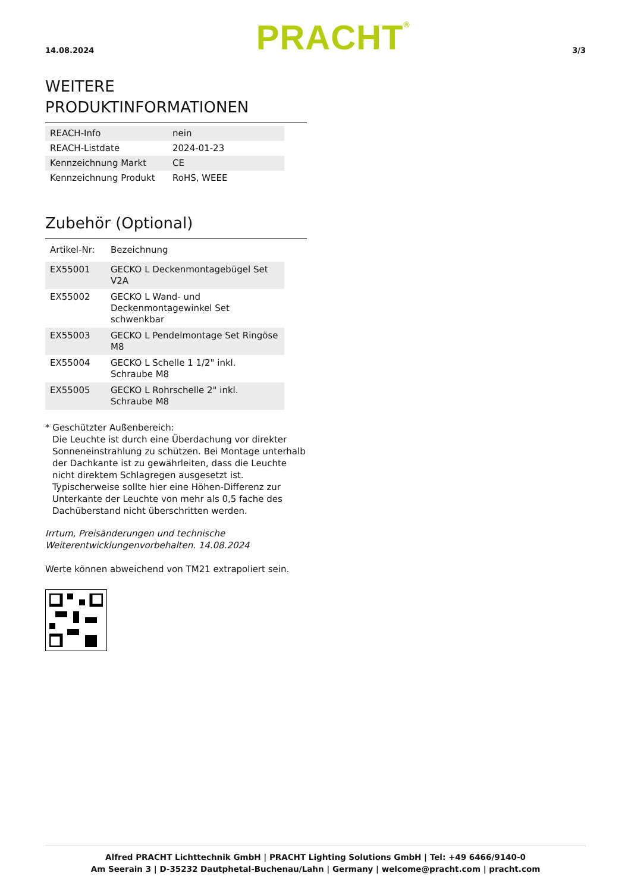14.08.2024 PRACHT<sup>®</sup> 3/3
WEITERE
PRODUKTINFORMATIONEN
| REACH-Info | nein |
| REACH-Listdate | 2024-01-23 |
| Kennzeichnung Markt | CE |
| Kennzeichnung Produkt | RoHS, WEEE |
Zubehör (Optional)
| Artikel-Nr: | Bezeichnung |
| EX55001 | GECKO L Deckenmontagebügel Set V2A |
| EX55002 | GECKO L Wand- und Deckenmontagewinkel Set schwenkbar |
| EX55003 | GECKO L Pendelmontage Set Ringöse M8 |
| EX55004 | GECKO L Schelle 1 1/2" inkl. Schraube M8 |
| EX55005 | GECKO L Rohrschelle 2" inkl. Schraube M8 |
* Geschützter Außenbereich:
Die Leuchte ist durch eine Überdachung vor direkter Sonneneinstrahlung zu schützen. Bei Montage unterhalb der Dachkante ist zu gewährleiten, dass die Leuchte nicht direktem Schlagregen ausgesetzt ist. Typischerweise sollte hier eine Höhen-Differenz zur Unterkante der Leuchte von mehr als 0,5 fache des Dachüberstand nicht überschritten werden.
Irrtum, Preisänderungen und technische Weiterentwicklungenvorbehalten. 14.08.2024
Werte können abweichend von TM21 extrapoliert sein.
Alfred PRACHT Lichttechnik GmbH | PRACHT Lighting Solutions GmbH | Tel: +49 6466/9140-0
Am Seerain 3 | D-35232 Dautphetal-Buchenau/Lahn | Germany | welcome@pracht.com | pracht.com